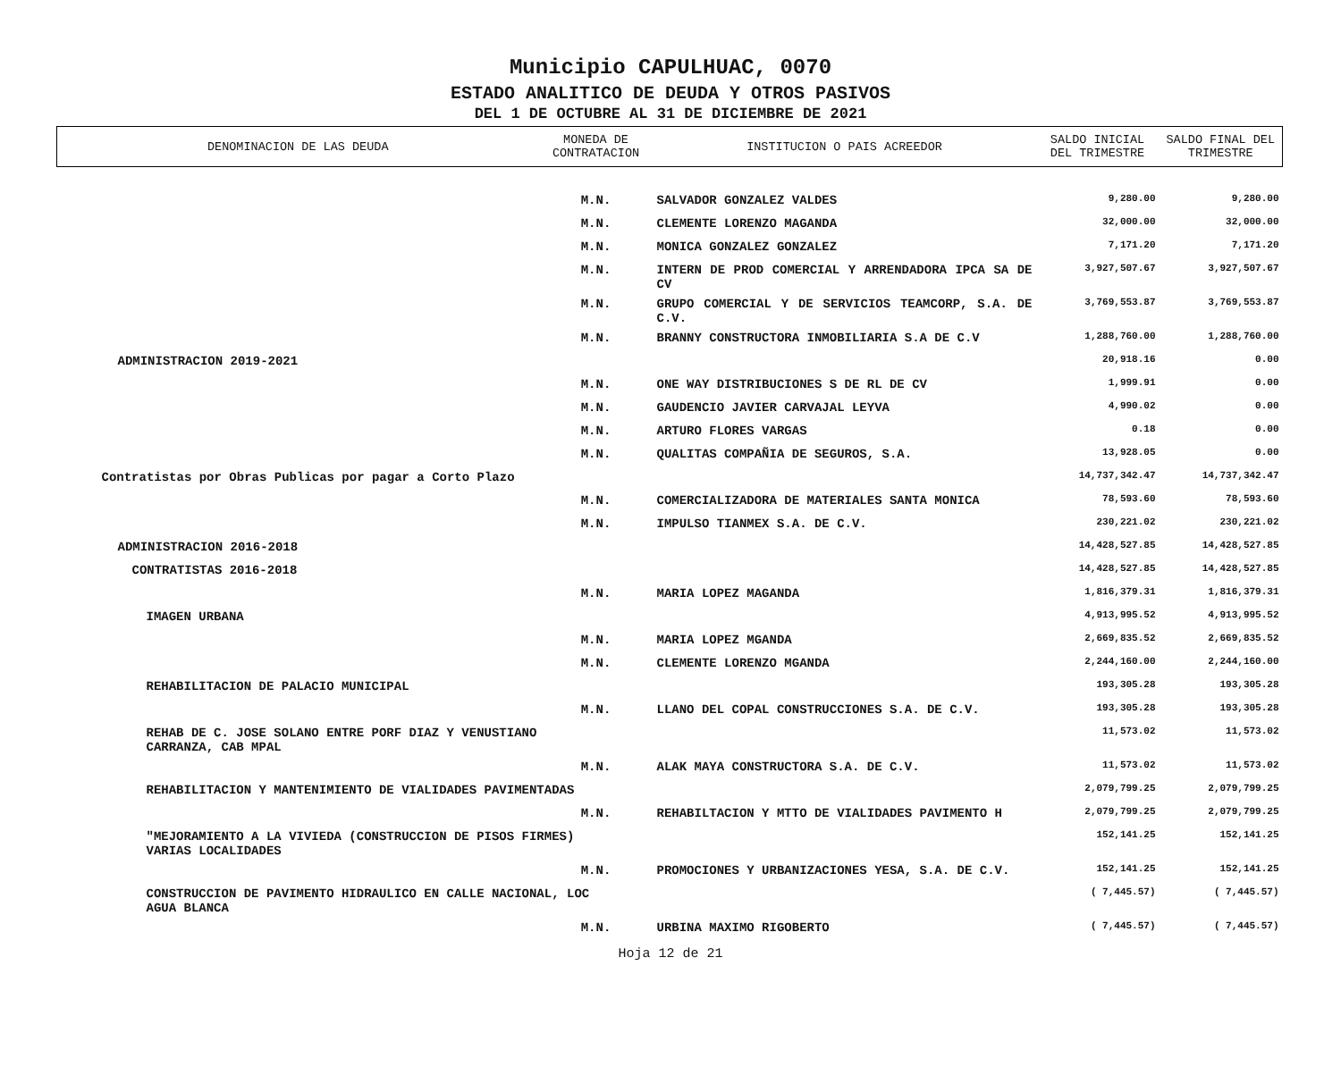Municipio CAPULHUAC, 0070
ESTADO ANALITICO DE DEUDA Y OTROS PASIVOS
DEL 1 DE OCTUBRE AL 31 DE DICIEMBRE DE 2021
| DENOMINACION DE LAS DEUDA | MONEDA DE CONTRATACION | INSTITUCION O PAIS ACREEDOR | SALDO INICIAL DEL TRIMESTRE | SALDO FINAL DEL TRIMESTRE |
| --- | --- | --- | --- | --- |
| | M.N. | SALVADOR GONZALEZ VALDES | 9,280.00 | 9,280.00 |
| | M.N. | CLEMENTE LORENZO MAGANDA | 32,000.00 | 32,000.00 |
| | M.N. | MONICA GONZALEZ GONZALEZ | 7,171.20 | 7,171.20 |
| | M.N. | INTERN DE PROD COMERCIAL Y ARRENDADORA IPCA SA DE CV | 3,927,507.67 | 3,927,507.67 |
| | M.N. | GRUPO COMERCIAL Y DE SERVICIOS TEAMCORP, S.A. DE C.V. | 3,769,553.87 | 3,769,553.87 |
| | M.N. | BRANNY CONSTRUCTORA INMOBILIARIA S.A DE C.V | 1,288,760.00 | 1,288,760.00 |
| ADMINISTRACION 2019-2021 | | | 20,918.16 | 0.00 |
| | M.N. | ONE WAY DISTRIBUCIONES S DE RL DE CV | 1,999.91 | 0.00 |
| | M.N. | GAUDENCIO JAVIER CARVAJAL LEYVA | 4,990.02 | 0.00 |
| | M.N. | ARTURO FLORES VARGAS | 0.18 | 0.00 |
| | M.N. | QUALITAS COMPAÑIA DE SEGUROS, S.A. | 13,928.05 | 0.00 |
| Contratistas por Obras Publicas por pagar a Corto Plazo | | | 14,737,342.47 | 14,737,342.47 |
| | M.N. | COMERCIALIZADORA DE MATERIALES SANTA MONICA | 78,593.60 | 78,593.60 |
| | M.N. | IMPULSO TIANMEX S.A. DE C.V. | 230,221.02 | 230,221.02 |
| ADMINISTRACION 2016-2018 | | | 14,428,527.85 | 14,428,527.85 |
| CONTRATISTAS 2016-2018 | | | 14,428,527.85 | 14,428,527.85 |
| | M.N. | MARIA LOPEZ MAGANDA | 1,816,379.31 | 1,816,379.31 |
| IMAGEN URBANA | | | 4,913,995.52 | 4,913,995.52 |
| | M.N. | MARIA LOPEZ MGANDA | 2,669,835.52 | 2,669,835.52 |
| | M.N. | CLEMENTE LORENZO MGANDA | 2,244,160.00 | 2,244,160.00 |
| REHABILITACION DE PALACIO MUNICIPAL | | | 193,305.28 | 193,305.28 |
| | M.N. | LLANO DEL COPAL CONSTRUCCIONES S.A. DE C.V. | 193,305.28 | 193,305.28 |
| REHAB DE C. JOSE SOLANO ENTRE PORF DIAZ Y VENUSTIANO CARRANZA, CAB MPAL | | | 11,573.02 | 11,573.02 |
| | M.N. | ALAK MAYA CONSTRUCTORA S.A. DE C.V. | 11,573.02 | 11,573.02 |
| REHABILITACION Y MANTENIMIENTO DE VIALIDADES PAVIMENTADAS | | | 2,079,799.25 | 2,079,799.25 |
| | M.N. | REHABILTACION Y MTTO DE VIALIDADES PAVIMENTO H | 2,079,799.25 | 2,079,799.25 |
| "MEJORAMIENTO A LA VIVIEDA (CONSTRUCCION DE PISOS FIRMES) VARIAS LOCALIDADES | | | 152,141.25 | 152,141.25 |
| | M.N. | PROMOCIONES Y URBANIZACIONES YESA, S.A. DE C.V. | 152,141.25 | 152,141.25 |
| CONSTRUCCION DE PAVIMENTO HIDRAULICO EN CALLE NACIONAL, LOC AGUA BLANCA | | | ( 7,445.57) | ( 7,445.57) |
| | M.N. | URBINA MAXIMO RIGOBERTO | ( 7,445.57) | ( 7,445.57) |
Hoja 12 de 21